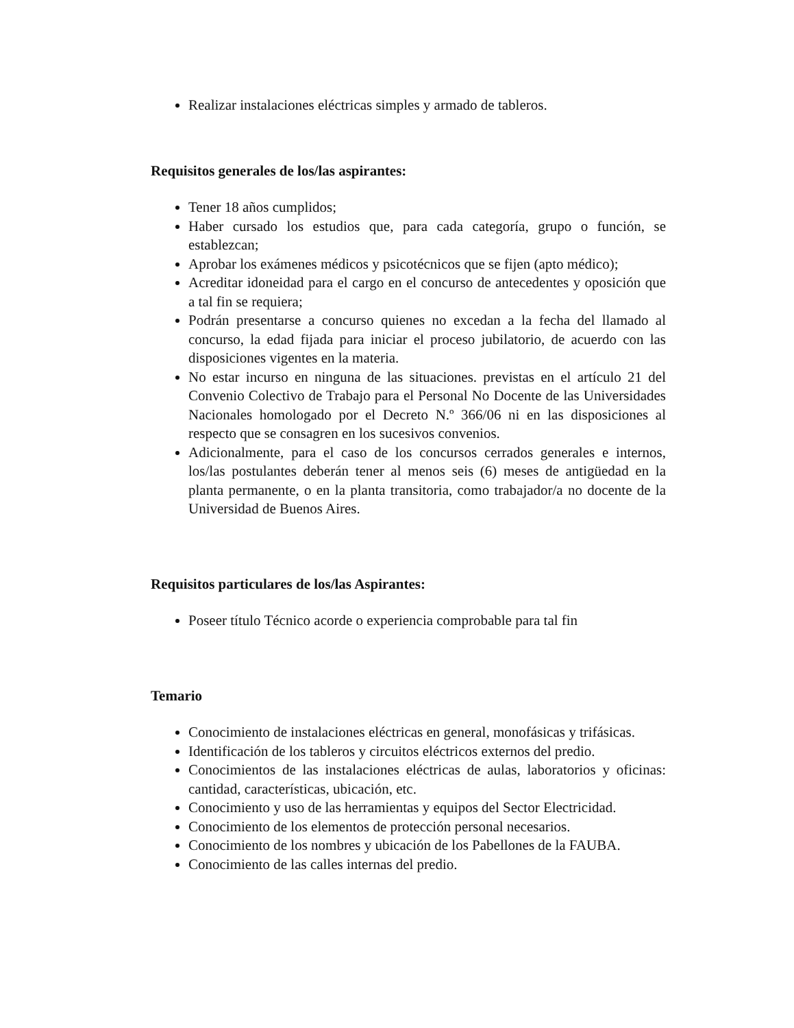Realizar instalaciones eléctricas simples y armado de tableros.
Requisitos generales de los/las aspirantes:
Tener 18 años cumplidos;
Haber cursado los estudios que, para cada categoría, grupo o función, se establezcan;
Aprobar los exámenes médicos y psicotécnicos que se fijen (apto médico);
Acreditar idoneidad para el cargo en el concurso de antecedentes y oposición que a tal fin se requiera;
Podrán presentarse a concurso quienes no excedan a la fecha del llamado al concurso, la edad fijada para iniciar el proceso jubilatorio, de acuerdo con las disposiciones vigentes en la materia.
No estar incurso en ninguna de las situaciones. previstas en el artículo 21 del Convenio Colectivo de Trabajo para el Personal No Docente de las Universidades Nacionales homologado por el Decreto N.º 366/06 ni en las disposiciones al respecto que se consagren en los sucesivos convenios.
Adicionalmente, para el caso de los concursos cerrados generales e internos, los/las postulantes deberán tener al menos seis (6) meses de antigüedad en la planta permanente, o en la planta transitoria, como trabajador/a no docente de la Universidad de Buenos Aires.
Requisitos particulares de los/las Aspirantes:
Poseer título Técnico acorde o experiencia comprobable para tal fin
Temario
Conocimiento de instalaciones eléctricas en general, monofásicas y trifásicas.
Identificación de los tableros y circuitos eléctricos externos del predio.
Conocimientos de las instalaciones eléctricas de aulas, laboratorios y oficinas: cantidad, características, ubicación, etc.
Conocimiento y uso de las herramientas y equipos del Sector Electricidad.
Conocimiento de los elementos de protección personal necesarios.
Conocimiento de los nombres y ubicación de los Pabellones de la FAUBA.
Conocimiento de las calles internas del predio.